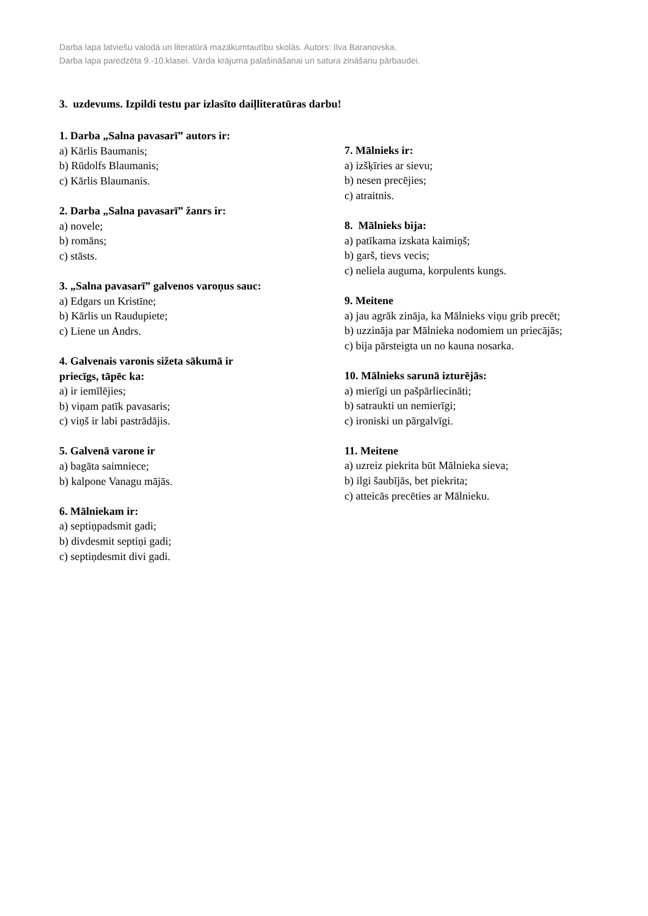Darba lapa latviešu valodā un literatūrā mazākumtautību skolās. Autors: Ilva Baranovska,
Darba lapa paredzēta 9.-10.klasei. Vārda krājuma palašināšanai un satura zināšanu pārbaudei.
3. uzdevums. Izpildi testu par izlasīto daiļliteratūras darbu!
1. Darba „Salna pavasarī” autors ir:
a) Kārlis Baumanis;
b) Rūdolfs Blaumanis;
c) Kārlis Blaumanis.
2. Darba „Salna pavasarī” žanrs ir:
a) novele;
b) romāns;
c) stāsts.
3. „Salna pavasarī” galvenos varoņus sauc:
a) Edgars un Kristīne;
b) Kārlis un Raudupiete;
c) Liene un Andrs.
4. Galvenais varonis sižeta sākumā ir
priecīgs, tāpēc ka:
a) ir iemīlējies;
b) viņam patīk pavasaris;
c) viņš ir labi pastrādājis.
5. Galvenā varone ir
a) bagāta saimniece;
b) kalpone Vanagu mājās.
6. Mālniekam ir:
a) septiņpadsmit gadi;
b) divdesmit septiņi gadi;
c) septiņdesmit divi gadi.
7. Mālnieks ir:
a) izšķīries ar sievu;
b) nesen precējies;
c) atraitnis.
8. Mālnieks bija:
a) patīkama izskata kaimiņš;
b) garš, tievs vecis;
c) neliela auguma, korpulents kungs.
9. Meitene
a) jau agrāk zināja, ka Mālnieks viņu grib precēt;
b) uzzināja par Mālnieka nodomiem un priecājās;
c) bija pārsteigta un no kauna nosarka.
10. Mālnieks sarunā izturējās:
a) mierīgi un pašpārliecināti;
b) satraukti un nemierīgi;
c) ironiski un pārgalvīgi.
11. Meitene
a) uzreiz piekrita būt Mālnieka sieva;
b) ilgi šaubījās, bet piekrita;
c) atteicās precēties ar Mālnieku.